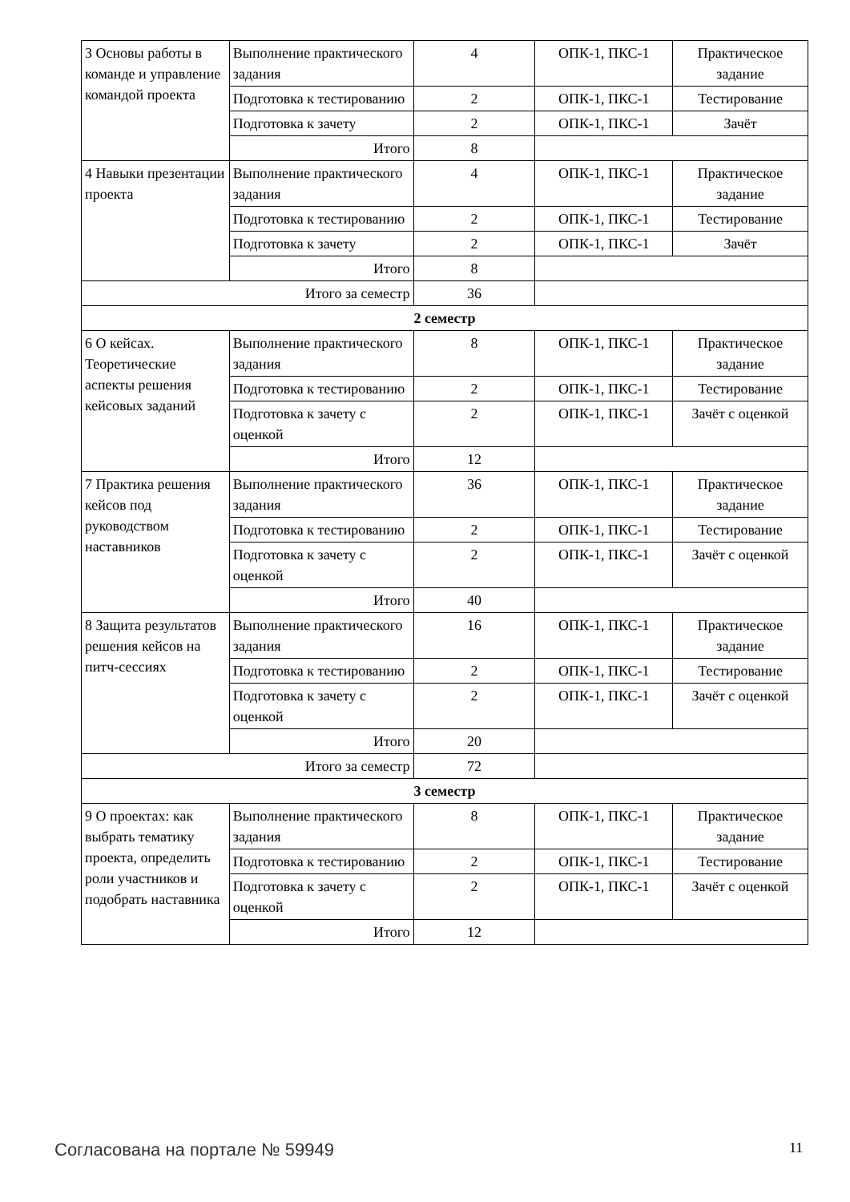| 3 Основы работы в команде и управление командой проекта | Выполнение практического задания | 4 | ОПК-1, ПКС-1 | Практическое задание |
| | Подготовка к тестированию | 2 | ОПК-1, ПКС-1 | Тестирование |
| | Подготовка к зачету | 2 | ОПК-1, ПКС-1 | Зачёт |
| | Итого | 8 | | |
| 4 Навыки презентации проекта | Выполнение практического задания | 4 | ОПК-1, ПКС-1 | Практическое задание |
| | Подготовка к тестированию | 2 | ОПК-1, ПКС-1 | Тестирование |
| | Подготовка к зачету | 2 | ОПК-1, ПКС-1 | Зачёт |
| | Итого | 8 | | |
| Итого за семестр | | 36 | | |
| 2 семестр | | | | |
| 6 О кейсах. Теоретические аспекты решения кейсовых заданий | Выполнение практического задания | 8 | ОПК-1, ПКС-1 | Практическое задание |
| | Подготовка к тестированию | 2 | ОПК-1, ПКС-1 | Тестирование |
| | Подготовка к зачету с оценкой | 2 | ОПК-1, ПКС-1 | Зачёт с оценкой |
| | Итого | 12 | | |
| 7 Практика решения кейсов под руководством наставников | Выполнение практического задания | 36 | ОПК-1, ПКС-1 | Практическое задание |
| | Подготовка к тестированию | 2 | ОПК-1, ПКС-1 | Тестирование |
| | Подготовка к зачету с оценкой | 2 | ОПК-1, ПКС-1 | Зачёт с оценкой |
| | Итого | 40 | | |
| 8 Защита результатов решения кейсов на питч-сессиях | Выполнение практического задания | 16 | ОПК-1, ПКС-1 | Практическое задание |
| | Подготовка к тестированию | 2 | ОПК-1, ПКС-1 | Тестирование |
| | Подготовка к зачету с оценкой | 2 | ОПК-1, ПКС-1 | Зачёт с оценкой |
| | Итого | 20 | | |
| Итого за семестр | | 72 | | |
| 3 семестр | | | | |
| 9 О проектах: как выбрать тематику проекта, определить роли участников и подобрать наставника | Выполнение практического задания | 8 | ОПК-1, ПКС-1 | Практическое задание |
| | Подготовка к тестированию | 2 | ОПК-1, ПКС-1 | Тестирование |
| | Подготовка к зачету с оценкой | 2 | ОПК-1, ПКС-1 | Зачёт с оценкой |
| | Итого | 12 | | |
Согласована на портале № 59949 11